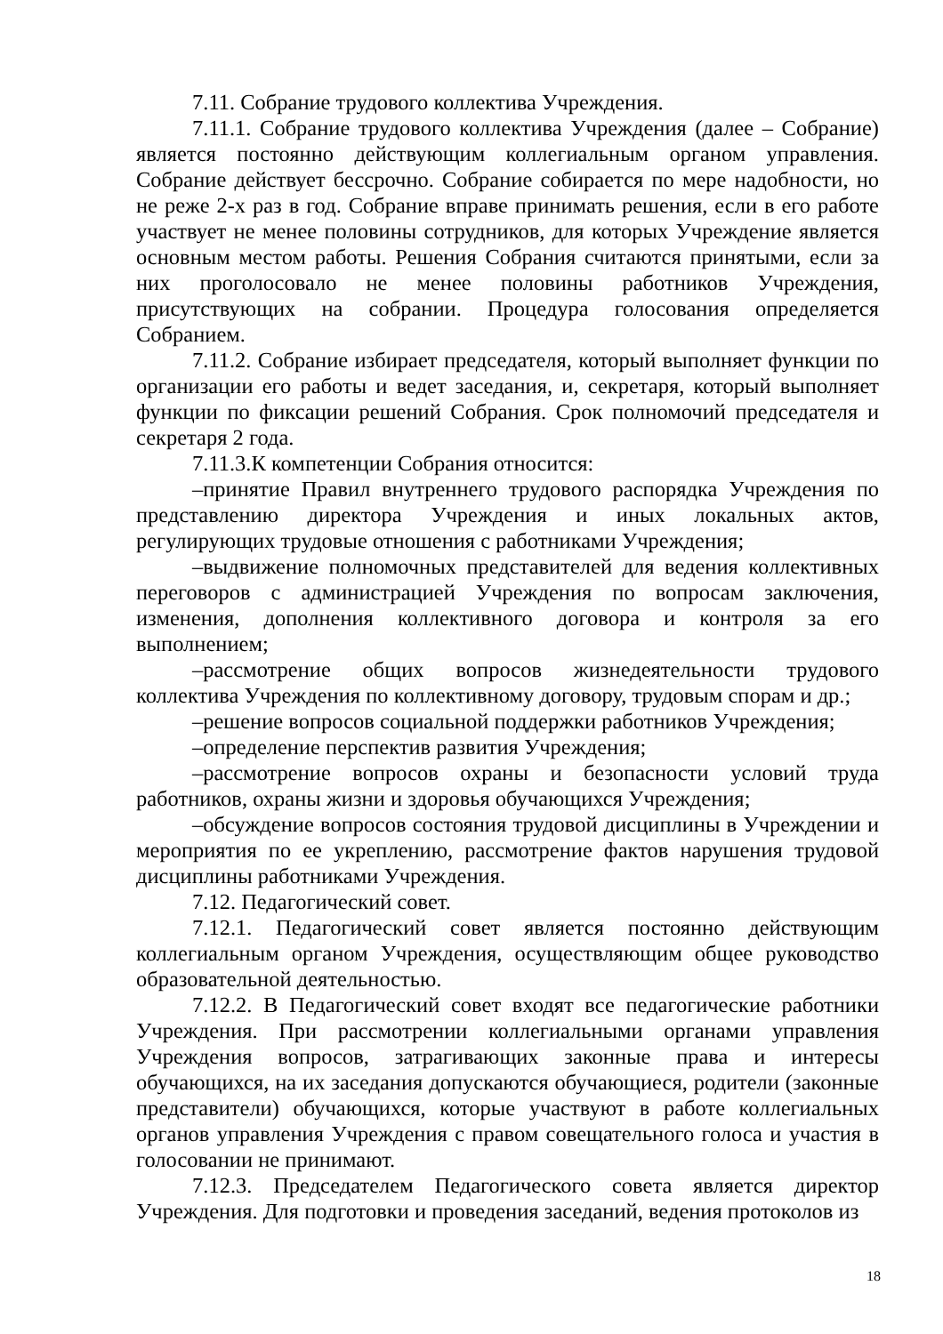7.11. Собрание трудового коллектива Учреждения.
7.11.1. Собрание трудового коллектива Учреждения (далее – Собрание) является постоянно действующим коллегиальным органом управления. Собрание действует бессрочно. Собрание собирается по мере надобности, но не реже 2-х раз в год. Собрание вправе принимать решения, если в его работе участвует не менее половины сотрудников, для которых Учреждение является основным местом работы. Решения Собрания считаются принятыми, если за них проголосовало не менее половины работников Учреждения, присутствующих на собрании. Процедура голосования определяется Собранием.
7.11.2. Собрание избирает председателя, который выполняет функции по организации его работы и ведет заседания, и, секретаря, который выполняет функции по фиксации решений Собрания. Срок полномочий председателя и секретаря 2 года.
7.11.3.К компетенции Собрания относится:
–принятие Правил внутреннего трудового распорядка Учреждения по представлению директора Учреждения и иных локальных актов, регулирующих трудовые отношения с работниками Учреждения;
–выдвижение полномочных представителей для ведения коллективных переговоров с администрацией Учреждения по вопросам заключения, изменения, дополнения коллективного договора и контроля за его выполнением;
–рассмотрение общих вопросов жизнедеятельности трудового коллектива Учреждения по коллективному договору, трудовым спорам и др.;
–решение вопросов социальной поддержки работников Учреждения;
–определение перспектив развития Учреждения;
–рассмотрение вопросов охраны и безопасности условий труда работников, охраны жизни и здоровья обучающихся Учреждения;
–обсуждение вопросов состояния трудовой дисциплины в Учреждении и мероприятия по ее укреплению, рассмотрение фактов нарушения трудовой дисциплины работниками Учреждения.
7.12. Педагогический совет.
7.12.1. Педагогический совет является постоянно действующим коллегиальным органом Учреждения, осуществляющим общее руководство образовательной деятельностью.
7.12.2. В Педагогический совет входят все педагогические работники Учреждения. При рассмотрении коллегиальными органами управления Учреждения вопросов, затрагивающих законные права и интересы обучающихся, на их заседания допускаются обучающиеся, родители (законные представители) обучающихся, которые участвуют в работе коллегиальных органов управления Учреждения с правом совещательного голоса и участия в голосовании не принимают.
7.12.3. Председателем Педагогического совета является директор Учреждения. Для подготовки и проведения заседаний, ведения протоколов из
18